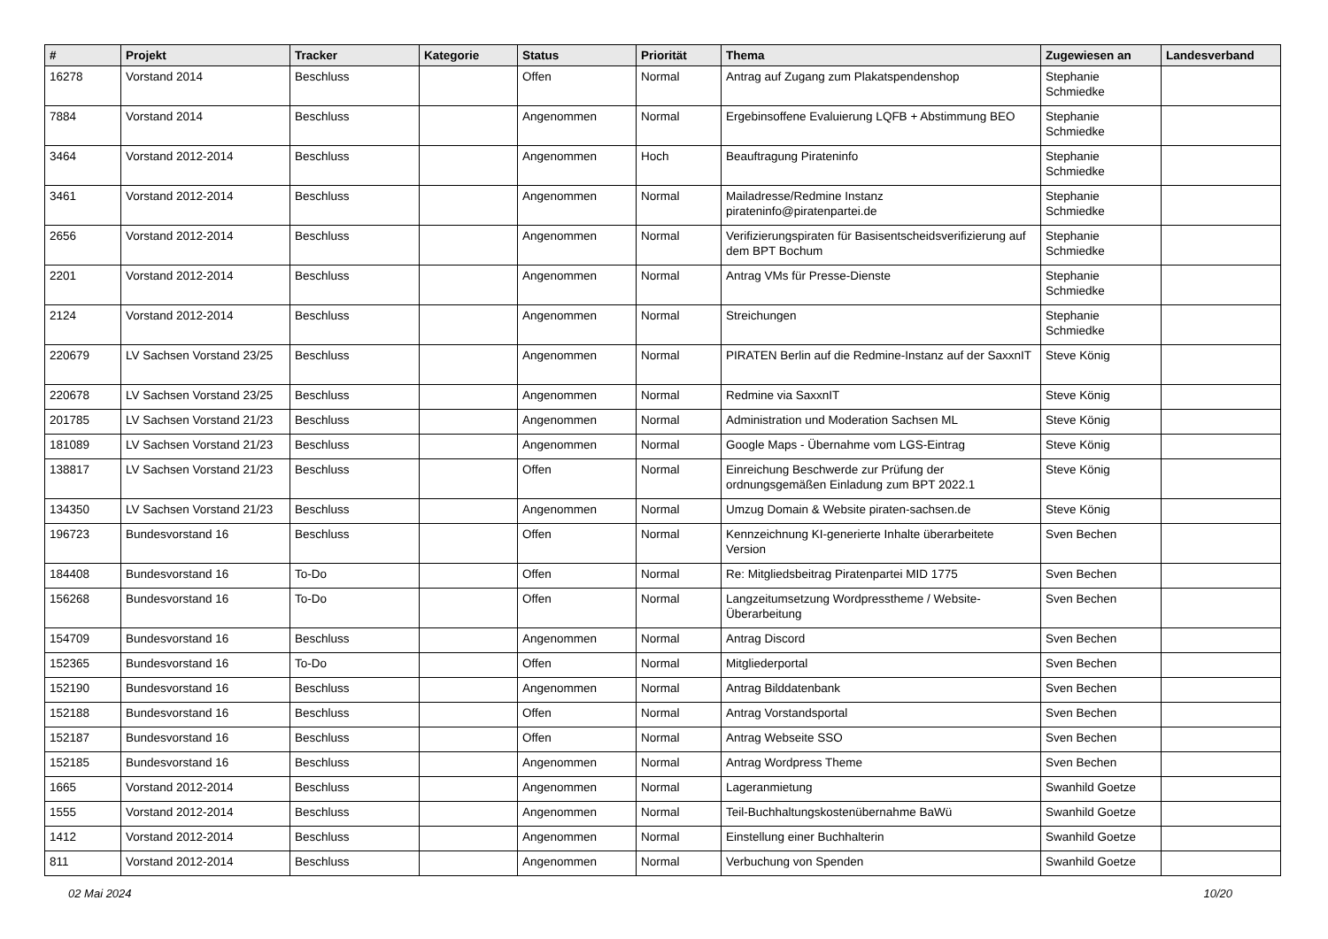| # | Projekt | Tracker | Kategorie | Status | Priorität | Thema | Zugewiesen an | Landesverband |
| --- | --- | --- | --- | --- | --- | --- | --- | --- |
| 16278 | Vorstand 2014 | Beschluss | | Offen | Normal | Antrag auf Zugang zum Plakatspendenshop | Stephanie Schmiedke | |
| 7884 | Vorstand 2014 | Beschluss | | Angenommen | Normal | Ergebinsoffene Evaluierung LQFB + Abstimmung BEO | Stephanie Schmiedke | |
| 3464 | Vorstand 2012-2014 | Beschluss | | Angenommen | Hoch | Beauftragung Pirateninfo | Stephanie Schmiedke | |
| 3461 | Vorstand 2012-2014 | Beschluss | | Angenommen | Normal | Mailadresse/Redmine Instanz pirateninfo@piratenpartei.de | Stephanie Schmiedke | |
| 2656 | Vorstand 2012-2014 | Beschluss | | Angenommen | Normal | Verifizierungspiraten für Basisentscheidsverifizierung auf dem BPT Bochum | Stephanie Schmiedke | |
| 2201 | Vorstand 2012-2014 | Beschluss | | Angenommen | Normal | Antrag VMs für Presse-Dienste | Stephanie Schmiedke | |
| 2124 | Vorstand 2012-2014 | Beschluss | | Angenommen | Normal | Streichungen | Stephanie Schmiedke | |
| 220679 | LV Sachsen Vorstand 23/25 | Beschluss | | Angenommen | Normal | PIRATEN Berlin auf die Redmine-Instanz auf der SaxxnIT | Steve König | |
| 220678 | LV Sachsen Vorstand 23/25 | Beschluss | | Angenommen | Normal | Redmine via SaxxnIT | Steve König | |
| 201785 | LV Sachsen Vorstand 21/23 | Beschluss | | Angenommen | Normal | Administration und Moderation Sachsen ML | Steve König | |
| 181089 | LV Sachsen Vorstand 21/23 | Beschluss | | Angenommen | Normal | Google Maps - Übernahme vom LGS-Eintrag | Steve König | |
| 138817 | LV Sachsen Vorstand 21/23 | Beschluss | | Offen | Normal | Einreichung Beschwerde zur Prüfung der ordnungsgemäßen Einladung zum BPT 2022.1 | Steve König | |
| 134350 | LV Sachsen Vorstand 21/23 | Beschluss | | Angenommen | Normal | Umzug Domain & Website piraten-sachsen.de | Steve König | |
| 196723 | Bundesvorstand 16 | Beschluss | | Offen | Normal | Kennzeichnung KI-generierte Inhalte überarbeitete Version | Sven Bechen | |
| 184408 | Bundesvorstand 16 | To-Do | | Offen | Normal | Re: Mitgliedsbeitrag Piratenpartei MID 1775 | Sven Bechen | |
| 156268 | Bundesvorstand 16 | To-Do | | Offen | Normal | Langzeitumsetzung Wordpresstheme / Website-Überarbeitung | Sven Bechen | |
| 154709 | Bundesvorstand 16 | Beschluss | | Angenommen | Normal | Antrag Discord | Sven Bechen | |
| 152365 | Bundesvorstand 16 | To-Do | | Offen | Normal | Mitgliederportal | Sven Bechen | |
| 152190 | Bundesvorstand 16 | Beschluss | | Angenommen | Normal | Antrag Bilddatenbank | Sven Bechen | |
| 152188 | Bundesvorstand 16 | Beschluss | | Offen | Normal | Antrag Vorstandsportal | Sven Bechen | |
| 152187 | Bundesvorstand 16 | Beschluss | | Offen | Normal | Antrag Webseite SSO | Sven Bechen | |
| 152185 | Bundesvorstand 16 | Beschluss | | Angenommen | Normal | Antrag Wordpress Theme | Sven Bechen | |
| 1665 | Vorstand 2012-2014 | Beschluss | | Angenommen | Normal | Lageranmietung | Swanhild Goetze | |
| 1555 | Vorstand 2012-2014 | Beschluss | | Angenommen | Normal | Teil-Buchhaltungskostenübernahme BaWü | Swanhild Goetze | |
| 1412 | Vorstand 2012-2014 | Beschluss | | Angenommen | Normal | Einstellung einer Buchhalterin | Swanhild Goetze | |
| 811 | Vorstand 2012-2014 | Beschluss | | Angenommen | Normal | Verbuchung von Spenden | Swanhild Goetze | |
02 Mai 2024 10/20